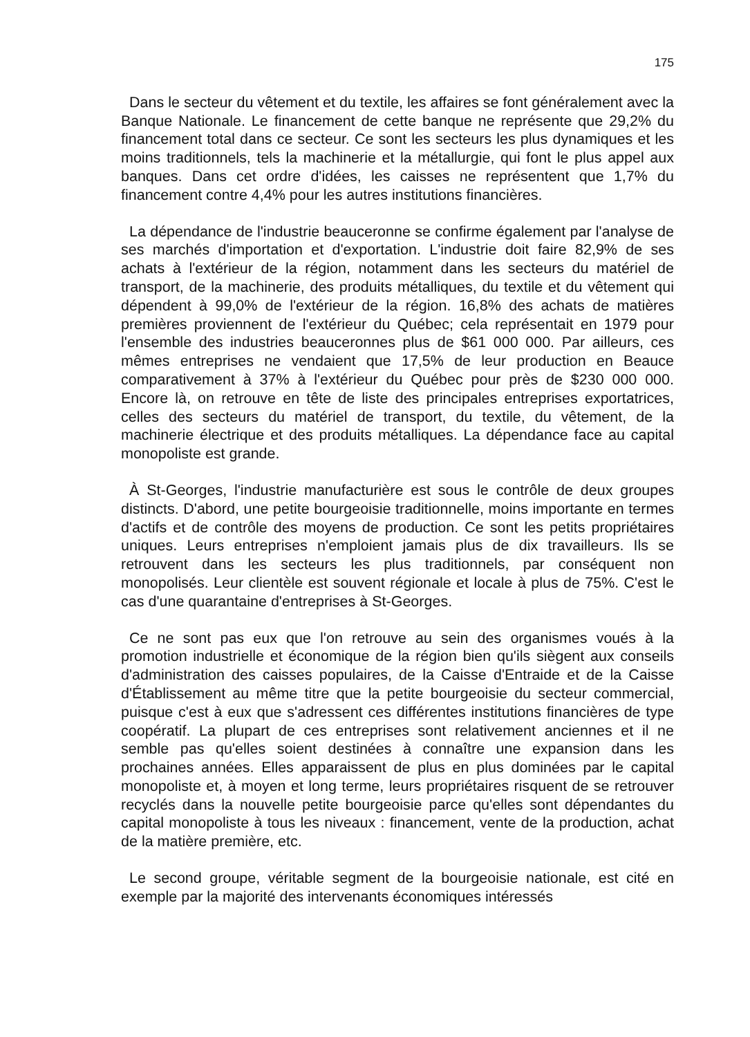175
Dans le secteur du vêtement et du textile, les affaires se font généralement avec la Banque Nationale. Le financement de cette banque ne représente que 29,2% du financement total dans ce secteur. Ce sont les secteurs les plus dynamiques et les moins traditionnels, tels la machinerie et la métallurgie, qui font le plus appel aux banques. Dans cet ordre d'idées, les caisses ne représentent que 1,7% du financement contre 4,4% pour les autres institutions financières.
La dépendance de l'industrie beauceronne se confirme également par l'analyse de ses marchés d'importation et d'exportation. L'industrie doit faire 82,9% de ses achats à l'extérieur de la région, notamment dans les secteurs du matériel de transport, de la machinerie, des produits métalliques, du textile et du vêtement qui dépendent à 99,0% de l'extérieur de la région. 16,8% des achats de matières premières proviennent de l'extérieur du Québec; cela représentait en 1979 pour l'ensemble des industries beauceronnes plus de $61 000 000. Par ailleurs, ces mêmes entreprises ne vendaient que 17,5% de leur production en Beauce comparativement à 37% à l'extérieur du Québec pour près de $230 000 000. Encore là, on retrouve en tête de liste des principales entreprises exportatrices, celles des secteurs du matériel de transport, du textile, du vêtement, de la machinerie électrique et des produits métalliques. La dépendance face au capital monopoliste est grande.
À St-Georges, l'industrie manufacturière est sous le contrôle de deux groupes distincts. D'abord, une petite bourgeoisie traditionnelle, moins importante en termes d'actifs et de contrôle des moyens de production. Ce sont les petits propriétaires uniques. Leurs entreprises n'emploient jamais plus de dix travailleurs. Ils se retrouvent dans les secteurs les plus traditionnels, par conséquent non monopolisés. Leur clientèle est souvent régionale et locale à plus de 75%. C'est le cas d'une quarantaine d'entreprises à St-Georges.
Ce ne sont pas eux que l'on retrouve au sein des organismes voués à la promotion industrielle et économique de la région bien qu'ils siègent aux conseils d'administration des caisses populaires, de la Caisse d'Entraide et de la Caisse d'Établissement au même titre que la petite bourgeoisie du secteur commercial, puisque c'est à eux que s'adressent ces différentes institutions financières de type coopératif. La plupart de ces entreprises sont relativement anciennes et il ne semble pas qu'elles soient destinées à connaître une expansion dans les prochaines années. Elles apparaissent de plus en plus dominées par le capital monopoliste et, à moyen et long terme, leurs propriétaires risquent de se retrouver recyclés dans la nouvelle petite bourgeoisie parce qu'elles sont dépendantes du capital monopoliste à tous les niveaux : financement, vente de la production, achat de la matière première, etc.
Le second groupe, véritable segment de la bourgeoisie nationale, est cité en exemple par la majorité des intervenants économiques intéressés